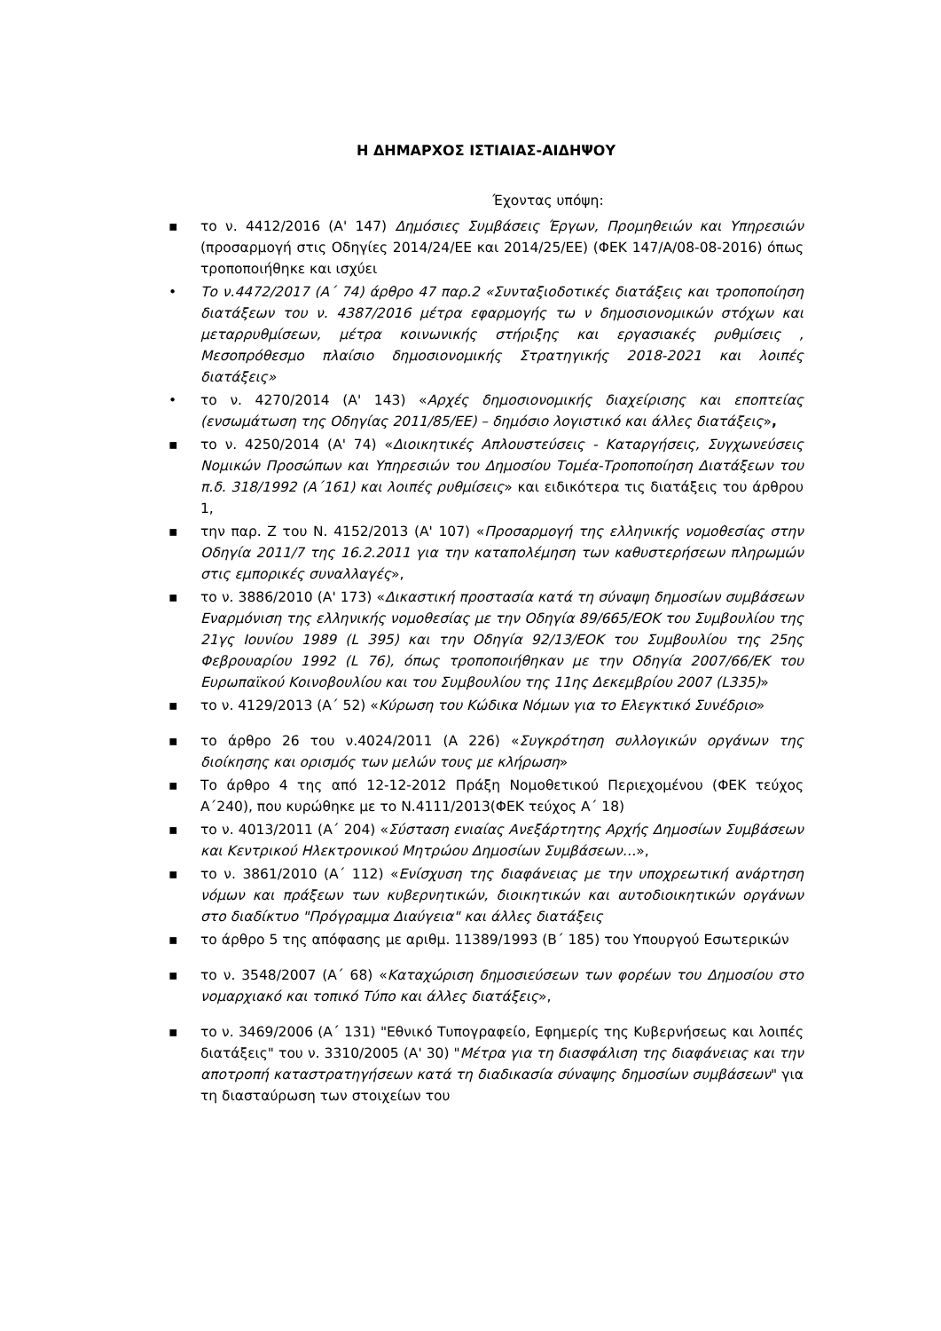Η ΔΗΜΑΡΧΟΣ ΙΣΤΙΑΙΑΣ-ΑΙΔΗΨΟΥ
Έχοντας υπόψη:
▪ το ν. 4412/2016 (Α' 147) Δημόσιες Συμβάσεις Έργων, Προμηθειών και Υπηρεσιών (προσαρμογή στις Οδηγίες 2014/24/ΕΕ και 2014/25/ΕΕ) (ΦΕΚ 147/Α/08-08-2016) όπως τροποποιήθηκε και ισχύει
• Το ν.4472/2017 (Α΄ 74) άρθρο 47 παρ.2 «Συνταξιοδοτικές διατάξεις και τροποποίηση διατάξεων του ν. 4387/2016 μέτρα εφαρμογής τω ν δημοσιονομικών στόχων και μεταρρυθμίσεων, μέτρα κοινωνικής στήριξης και εργασιακές ρυθμίσεις , Μεσοπρόθεσμο πλαίσιο δημοσιονομικής Στρατηγικής 2018-2021 και λοιπές διατάξεις»
• το ν. 4270/2014 (Α' 143) «Αρχές δημοσιονομικής διαχείρισης και εποπτείας (ενσωμάτωση της Οδηγίας 2011/85/ΕΕ) – δημόσιο λογιστικό και άλλες διατάξεις»,
▪ το ν. 4250/2014 (Α' 74) «Διοικητικές Απλουστεύσεις - Καταργήσεις, Συγχωνεύσεις Νομικών Προσώπων και Υπηρεσιών του Δημοσίου Τομέα-Τροποποίηση Διατάξεων του π.δ. 318/1992 (Α΄161) και λοιπές ρυθμίσεις» και ειδικότερα τις διατάξεις του άρθρου 1,
▪ την παρ. Ζ του Ν. 4152/2013 (Α' 107) «Προσαρμογή της ελληνικής νομοθεσίας στην Οδηγία 2011/7 της 16.2.2011 για την καταπολέμηση των καθυστερήσεων πληρωμών στις εμπορικές συναλλαγές»,
▪ το ν. 3886/2010 (Α' 173) «Δικαστική προστασία κατά τη σύναψη δημοσίων συμβάσεων Εναρμόνιση της ελληνικής νομοθεσίας με την Οδηγία 89/665/ΕΟΚ του Συμβουλίου της 21γς Ιουνίου 1989 (L 395) και την Οδηγία 92/13/ΕΟΚ του Συμβουλίου της 25ης Φεβρουαρίου 1992 (L 76), όπως τροποποιήθηκαν με την Οδηγία 2007/66/ΕΚ του Ευρωπαϊκού Κοινοβουλίου και του Συμβουλίου της 11ης Δεκεμβρίου 2007 (L335)»
▪ το ν. 4129/2013 (Α΄ 52) «Κύρωση του Κώδικα Νόμων για το Ελεγκτικό Συνέδριο»
▪ το άρθρο 26 του ν.4024/2011 (Α 226) «Συγκρότηση συλλογικών οργάνων της διοίκησης και ορισμός των μελών τους με κλήρωση»
▪ Το άρθρο 4 της από 12-12-2012 Πράξη Νομοθετικού Περιεχομένου (ΦΕΚ τεύχος Α΄240), που κυρώθηκε με το Ν.4111/2013(ΦΕΚ τεύχος Α΄ 18)
▪ το ν. 4013/2011 (Α΄ 204) «Σύσταση ενιαίας Ανεξάρτητης Αρχής Δημοσίων Συμβάσεων και Κεντρικού Ηλεκτρονικού Μητρώου Δημοσίων Συμβάσεων…»,
▪ το ν. 3861/2010 (Α΄ 112) «Ενίσχυση της διαφάνειας με την υποχρεωτική ανάρτηση νόμων και πράξεων των κυβερνητικών, διοικητικών και αυτοδιοικητικών οργάνων στο διαδίκτυο "Πρόγραμμα Διαύγεια" και άλλες διατάξεις
▪ το άρθρο 5 της απόφασης με αριθμ. 11389/1993 (Β΄ 185) του Υπουργού Εσωτερικών
▪ το ν. 3548/2007 (Α΄ 68) «Καταχώριση δημοσιεύσεων των φορέων του Δημοσίου στο νομαρχιακό και τοπικό Τύπο και άλλες διατάξεις»,
▪ το ν. 3469/2006 (Α΄ 131) "Εθνικό Τυπογραφείο, Εφημερίς της Κυβερνήσεως και λοιπές διατάξεις" του ν. 3310/2005 (Α' 30) "Μέτρα για τη διασφάλιση της διαφάνειας και την αποτροπή καταστρατηγήσεων κατά τη διαδικασία σύναψης δημοσίων συμβάσεων" για τη διασταύρωση των στοιχείων του